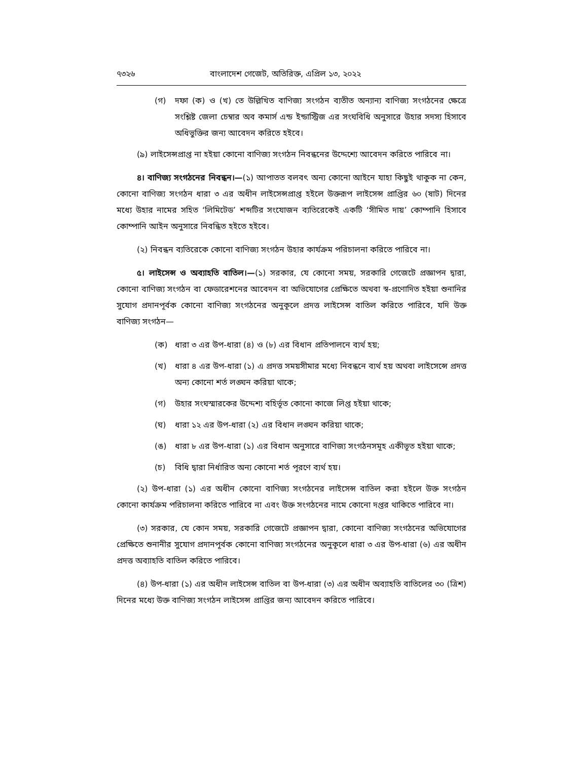৭৩২৬ বাংলাদেশ গেজেট, অতিরিক্ত, এপ্রিল ১৩, ২০২২
(গ) দফা (ক) ও (খ) তে উল্লিখিত বাণিজ্য সংগঠন ব্যতীত অন্যান্য বাণিজ্য সংগঠনের ক্ষেত্রে সংশ্লিষ্ট জেলা চেম্বার অব কমার্স এন্ড ইন্ডাস্ট্রিজ এর সংঘবিধি অনুসারে উহার সদস্য হিসাবে অধিভুক্তির জন্য আবেদন করিতে হইবে।
(৯) লাইসেন্সপ্রাপ্ত না হইয়া কোনো বাণিজ্য সংগঠন নিবন্ধনের উদ্দেশ্যে আবেদন করিতে পারিবে না।
৪। বাণিজ্য সংগঠনের নিবন্ধন।—(১) আপাতত বলবৎ অন্য কোনো আইনে যাহা কিছুই থাকুক না কেন, কোনো বাণিজ্য সংগঠন ধারা ৩ এর অধীন লাইসেন্সপ্রাপ্ত হইলে উক্তরূপ লাইসেন্স প্রাপ্তির ৬০ (ষাট) দিনের মধ্যে উহার নামের সহিত ‘লিমিটেড’ শব্দটির সংযোজন ব্যতিরেকেই একটি ‘সীমিত দায়’ কোম্পানি হিসাবে কোম্পানি আইন অনুসারে নিবন্ধিত হইতে হইবে।
(২) নিবন্ধন ব্যতিরেকে কোনো বাণিজ্য সংগঠন উহার কার্যক্রম পরিচালনা করিতে পারিবে না।
৫। লাইসেন্স ও অব্যাহতি বাতিল।—(১) সরকার, যে কোনো সময়, সরকারি গেজেটে প্রজ্ঞাপন দ্বারা, কোনো বাণিজ্য সংগঠন বা ফেডারেশনের আবেদন বা অভিযোগের প্রেক্ষিতে অথবা স্ব-প্রণোদিত হইয়া শুনানির সুযোগ প্রদানপূর্বক কোনো বাণিজ্য সংগঠনের অনুকূলে প্রদত্ত লাইসেন্স বাতিল করিতে পারিবে, যদি উক্ত বাণিজ্য সংগঠন—
(ক) ধারা ৩ এর উপ-ধারা (৪) ও (৮) এর বিধান প্রতিপালনে ব্যর্থ হয়;
(খ) ধারা ৪ এর উপ-ধারা (১) এ প্রদত্ত সময়সীমার মধ্যে নিবন্ধনে ব্যর্থ হয় অথবা লাইসেন্সে প্রদত্ত অন্য কোনো শর্ত লঙ্ঘন করিয়া থাকে;
(গ) উহার সংঘস্মারকের উদ্দেশ্য বহির্ভূত কোনো কাজে লিপ্ত হইয়া থাকে;
(ঘ) ধারা ১২ এর উপ-ধারা (২) এর বিধান লঙ্ঘন করিয়া থাকে;
(ঙ) ধারা ৮ এর উপ-ধারা (১) এর বিধান অনুসারে বাণিজ্য সংগঠনসমূহ একীভূত হইয়া থাকে;
(চ) বিধি দ্বারা নির্ধারিত অন্য কোনো শর্ত পূরণে ব্যর্থ হয়।
(২) উপ-ধারা (১) এর অধীন কোনো বাণিজ্য সংগঠনের লাইসেন্স বাতিল করা হইলে উক্ত সংগঠন কোনো কার্যক্রম পরিচালনা করিতে পারিবে না এবং উক্ত সংগঠনের নামে কোনো দপ্তর থাকিতে পারিবে না।
(৩) সরকার, যে কোন সময়, সরকারি গেজেটে প্রজ্ঞাপন দ্বারা, কোনো বাণিজ্য সংগঠনের অভিযোগের প্রেক্ষিতে শুনানীর সুযোগ প্রদানপূর্বক কোনো বাণিজ্য সংগঠনের অনুকূলে ধারা ৩ এর উপ-ধারা (৬) এর অধীন প্রদত্ত অব্যাহতি বাতিল করিতে পারিবে।
(৪) উপ-ধারা (১) এর অধীন লাইসেন্স বাতিল বা উপ-ধারা (৩) এর অধীন অব্যাহতি বাতিলের ৩০ (ত্রিশ) দিনের মধ্যে উক্ত বাণিজ্য সংগঠন লাইসেন্স প্রাপ্তির জন্য আবেদন করিতে পারিবে।